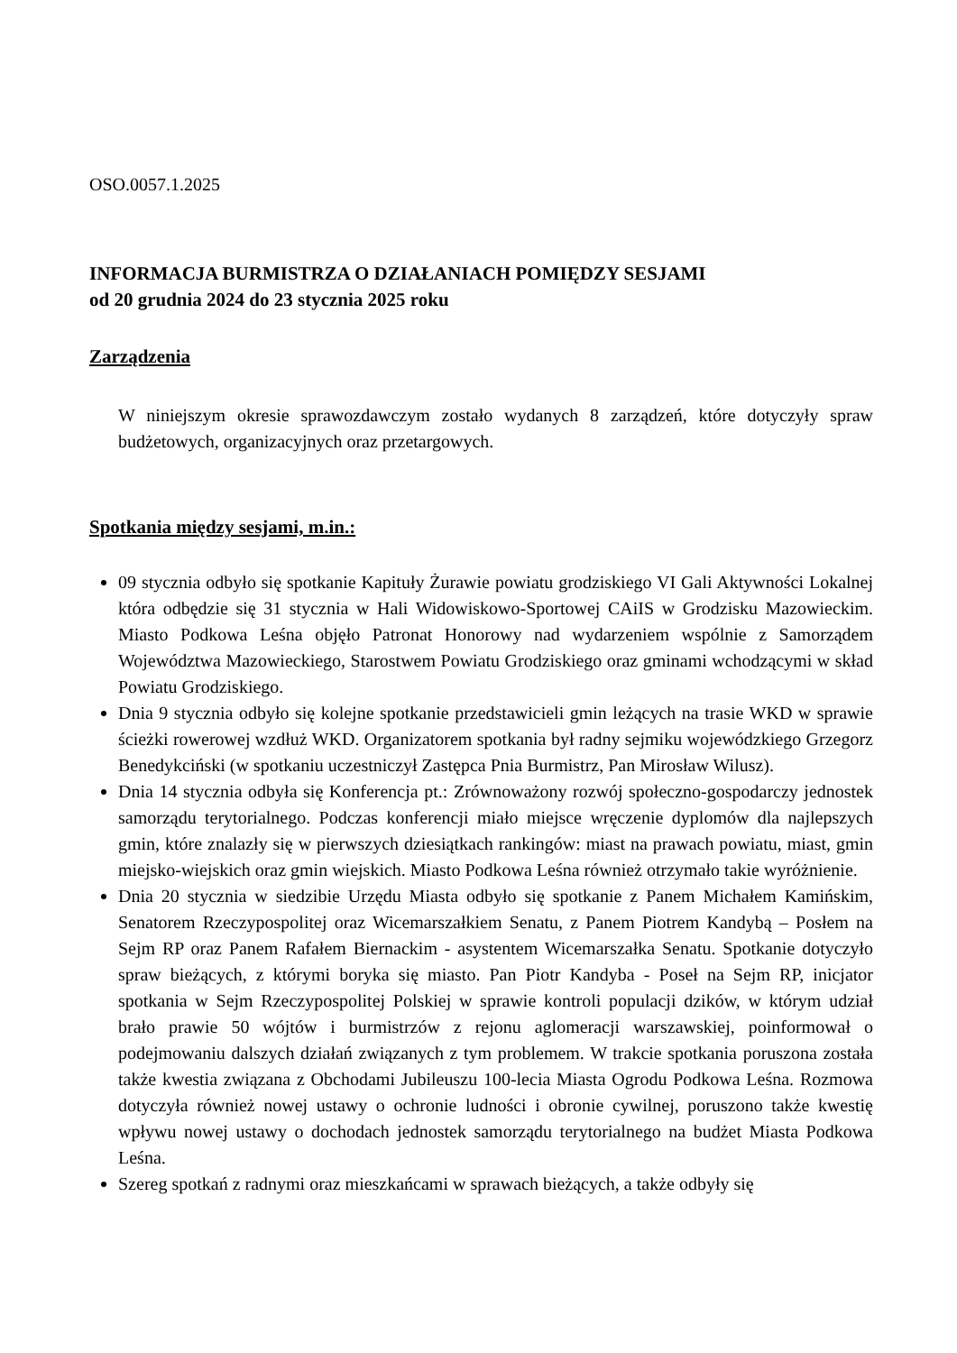OSO.0057.1.2025
INFORMACJA BURMISTRZA O DZIAŁANIACH POMIĘDZY SESJAMI
od 20 grudnia 2024 do 23 stycznia 2025 roku
Zarządzenia
W niniejszym okresie sprawozdawczym zostało wydanych 8 zarządzeń, które dotyczyły spraw budżetowych, organizacyjnych oraz przetargowych.
Spotkania między sesjami, m.in.:
09 stycznia odbyło się spotkanie Kapituły Żurawie powiatu grodziskiego VI Gali Aktywności Lokalnej która odbędzie się 31 stycznia w Hali Widowiskowo-Sportowej CAiIS w Grodzisku Mazowieckim. Miasto Podkowa Leśna objęło Patronat Honorowy nad wydarzeniem wspólnie z Samorządem Województwa Mazowieckiego, Starostwem Powiatu Grodziskiego oraz gminami wchodzącymi w skład Powiatu Grodziskiego.
Dnia 9 stycznia odbyło się kolejne spotkanie przedstawicieli gmin leżących na trasie WKD w sprawie ścieżki rowerowej wzdłuż WKD. Organizatorem spotkania był radny sejmiku wojewódzkiego Grzegorz Benedykciński (w spotkaniu uczestniczył Zastępca Pnia Burmistrz, Pan Mirosław Wilusz).
Dnia 14 stycznia odbyła się Konferencja pt.: Zrównoważony rozwój społeczno-gospodarczy jednostek samorządu terytorialnego. Podczas konferencji miało miejsce wręczenie dyplomów dla najlepszych gmin, które znalazły się w pierwszych dziesiątkach rankingów: miast na prawach powiatu, miast, gmin miejsko-wiejskich oraz gmin wiejskich. Miasto Podkowa Leśna również otrzymało takie wyróżnienie.
Dnia 20 stycznia w siedzibie Urzędu Miasta odbyło się spotkanie z Panem Michałem Kamińskim, Senatorem Rzeczypospolitej oraz Wicemarszałkiem Senatu, z Panem Piotrem Kandybą – Posłem na Sejm RP oraz Panem Rafałem Biernackim - asystentem Wicemarszałka Senatu. Spotkanie dotyczyło spraw bieżących, z którymi boryka się miasto. Pan Piotr Kandyba - Poseł na Sejm RP, inicjator spotkania w Sejm Rzeczypospolitej Polskiej w sprawie kontroli populacji dzików, w którym udział brało prawie 50 wójtów i burmistrzów z rejonu aglomeracji warszawskiej, poinformował o podejmowaniu dalszych działań związanych z tym problemem. W trakcie spotkania poruszona została także kwestia związana z Obchodami Jubileuszu 100-lecia Miasta Ogrodu Podkowa Leśna. Rozmowa dotyczyła również nowej ustawy o ochronie ludności i obronie cywilnej, poruszono także kwestię wpływu nowej ustawy o dochodach jednostek samorządu terytorialnego na budżet Miasta Podkowa Leśna.
Szereg spotkań z radnymi oraz mieszkańcami w sprawach bieżących, a także odbyły się